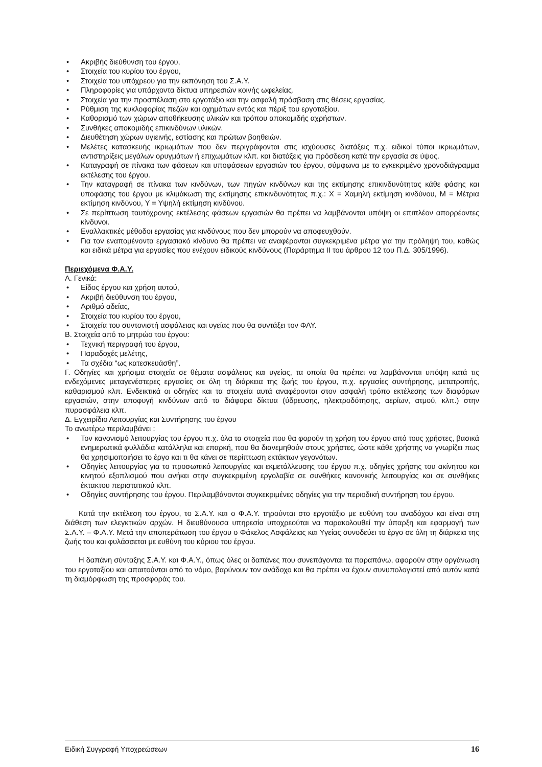• Ακριβής διεύθυνση του έργου,
• Στοιχεία του κυρίου του έργου,
• Στοιχεία του υπόχρεου για την εκπόνηση του Σ.Α.Υ.
• Πληροφορίες για υπάρχοντα δίκτυα υπηρεσιών κοινής ωφελείας.
• Στοιχεία για την προσπέλαση στο εργοτάξιο και την ασφαλή πρόσβαση στις θέσεις εργασίας.
• Ρύθμιση της κυκλοφορίας πεζών και οχημάτων εντός και πέριξ του εργοταξίου.
• Καθορισμό των χώρων αποθήκευσης υλικών και τρόπου αποκομιδής αχρήστων.
• Συνθήκες αποκομιδής επικινδύνων υλικών.
• Διευθέτηση χώρων υγιεινής, εστίασης και πρώτων βοηθειών.
• Μελέτες κατασκευής ικριωμάτων που δεν περιγράφονται στις ισχύουσες διατάξεις π.χ. ειδικοί τύποι ικριωμάτων, αντιστηρίξεις μεγάλων ορυγμάτων ή επιχωμάτων κλπ. και διατάξεις για πρόσδεση κατά την εργασία σε ύψος.
• Καταγραφή σε πίνακα των φάσεων και υποφάσεων εργασιών του έργου, σύμφωνα με το εγκεκριμένο χρονοδιάγραμμα εκτέλεσης του έργου.
• Την καταγραφή σε πίνακα των κινδύνων, των πηγών κινδύνων και της εκτίμησης επικινδυνότητας κάθε φάσης και υποφάσης του έργου με κλιμάκωση της εκτίμησης επικινδυνότητας π.χ.: Χ = Χαμηλή εκτίμηση κινδύνου, Μ = Μέτρια εκτίμηση κινδύνου, Υ = Υψηλή εκτίμηση κινδύνου.
• Σε περίπτωση ταυτόχρονης εκτέλεσης φάσεων εργασιών θα πρέπει να λαμβάνονται υπόψη οι επιπλέον απορρέοντες κίνδυνοι.
• Εναλλακτικές μέθοδοι εργασίας για κινδύνους που δεν μπορούν να αποφευχθούν.
• Για τον εναπομένοντα εργασιακό κίνδυνο θα πρέπει να αναφέρονται συγκεκριμένα μέτρα για την πρόληψή του, καθώς και ειδικά μέτρα για εργασίες που ενέχουν ειδικούς κινδύνους (Παράρτημα ΙΙ του άρθρου 12 του Π.Δ. 305/1996).
Περιεχόμενα Φ.Α.Υ.
Α. Γενικά:
• Είδος έργου και χρήση αυτού,
• Ακριβή διεύθυνση του έργου,
• Αριθμό αδείας,
• Στοιχεία του κυρίου του έργου,
• Στοιχεία του συντονιστή ασφάλειας και υγείας που θα συντάξει τον ΦΑΥ.
Β. Στοιχεία από το μητρώο του έργου:
• Τεχνική περιγραφή του έργου,
• Παραδοχές μελέτης,
• Τα σχέδια “ως κατεσκευάσθη”.
Γ. Οδηγίες και χρήσιμα στοιχεία σε θέματα ασφάλειας και υγείας, τα οποία θα πρέπει να λαμβάνονται υπόψη κατά τις ενδεχόμενες μεταγενέστερες εργασίες σε όλη τη διάρκεια της ζωής του έργου, π.χ. εργασίες συντήρησης, μετατροπής, καθαρισμού κλπ. Ενδεικτικά οι οδηγίες και τα στοιχεία αυτά αναφέρονται στον ασφαλή τρόπο εκτέλεσης των διαφόρων εργασιών, στην αποφυγή κινδύνων από τα διάφορα δίκτυα (ύδρευσης, ηλεκτροδότησης, αερίων, ατμού, κλπ.) στην πυρασφάλεια κλπ.
Δ. Εγχειρίδιο Λειτουργίας και Συντήρησης του έργου
Το ανωτέρω περιλαμβάνει :
• Τον κανονισμό λειτουργίας του έργου π.χ. όλα τα στοιχεία που θα φορούν τη χρήση του έργου από τους χρήστες, βασικά ενημερωτικά φυλλάδια κατάλληλα και επαρκή, που θα διανεμηθούν στους χρήστες, ώστε κάθε χρήστης να γνωρίζει πως θα χρησιμοποιήσει το έργο και τι θα κάνει σε περίπτωση εκτάκτων γεγονότων.
• Οδηγίες λειτουργίας για το προσωπικό λειτουργίας και εκμετάλλευσης του έργου π.χ. οδηγίες χρήσης του ακίνητου και κινητού εξοπλισμού που ανήκει στην συγκεκριμένη εργολαβία σε συνθήκες κανονικής λειτουργίας και σε συνθήκες έκτακτου περιστατικού κλπ.
• Οδηγίες συντήρησης του έργου. Περιλαμβάνονται συγκεκριμένες οδηγίες για την περιοδική συντήρηση του έργου.
Κατά την εκτέλεση του έργου, το Σ.Α.Υ. και ο Φ.Α.Υ. τηρούνται στο εργοτάξιο με ευθύνη του αναδόχου και είναι στη διάθεση των ελεγκτικών αρχών. Η διευθύνουσα υπηρεσία υποχρεούται να παρακολουθεί την ύπαρξη και εφαρμογή των Σ.Α.Υ. – Φ.Α.Υ. Μετά την αποπεράτωση του έργου ο Φάκελος Ασφάλειας και Υγείας συνοδεύει το έργο σε όλη τη διάρκεια της ζωής του και φυλάσσεται με ευθύνη του κύριου του έργου.
Η δαπάνη σύνταξης Σ.Α.Υ. και Φ.Α.Υ., όπως όλες οι δαπάνες που συνεπάγονται τα παραπάνω, αφορούν στην οργάνωση του εργοταξίου και απαιτούνται από το νόμο, βαρύνουν τον ανάδοχο και θα πρέπει να έχουν συνυπολογιστεί από αυτόν κατά τη διαμόρφωση της προσφοράς του.
Ειδική Συγγραφή Υποχρεώσεων 16